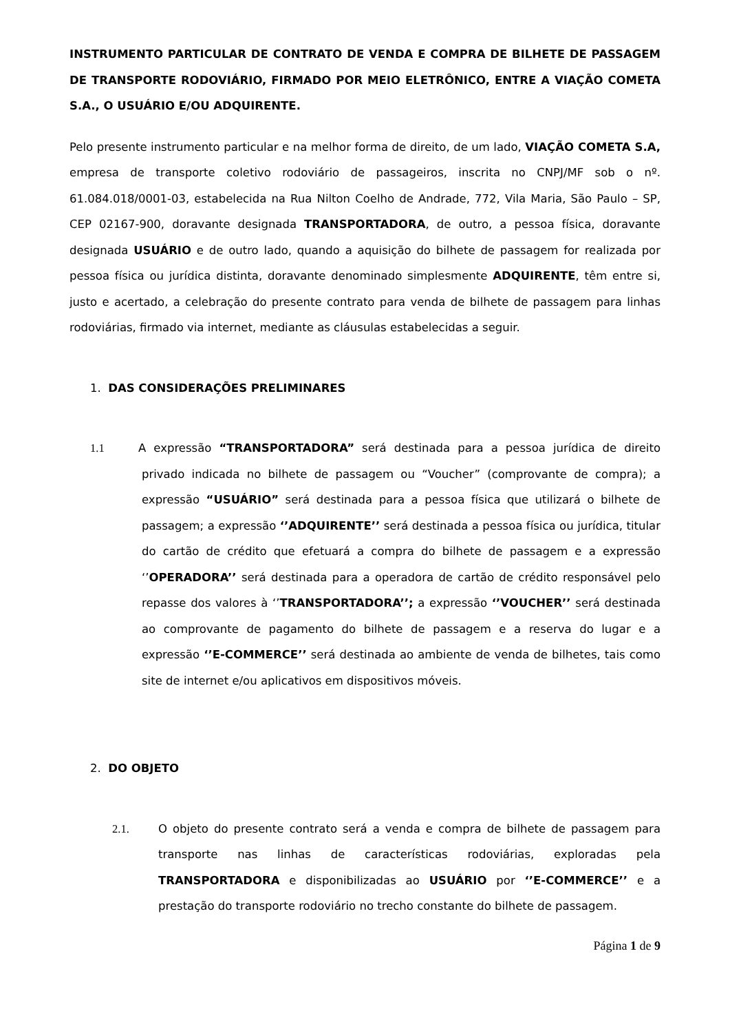INSTRUMENTO PARTICULAR DE CONTRATO DE VENDA E COMPRA DE BILHETE DE PASSAGEM DE TRANSPORTE RODOVIÁRIO, FIRMADO POR MEIO ELETRÔNICO, ENTRE A VIAÇÃO COMETA S.A., O USUÁRIO E/OU ADQUIRENTE.
Pelo presente instrumento particular e na melhor forma de direito, de um lado, VIAÇÃO COMETA S.A, empresa de transporte coletivo rodoviário de passageiros, inscrita no CNPJ/MF sob o nº. 61.084.018/0001-03, estabelecida na Rua Nilton Coelho de Andrade, 772, Vila Maria, São Paulo – SP, CEP 02167-900, doravante designada TRANSPORTADORA, de outro, a pessoa física, doravante designada USUÁRIO e de outro lado, quando a aquisição do bilhete de passagem for realizada por pessoa física ou jurídica distinta, doravante denominado simplesmente ADQUIRENTE, têm entre si, justo e acertado, a celebração do presente contrato para venda de bilhete de passagem para linhas rodoviárias, firmado via internet, mediante as cláusulas estabelecidas a seguir.
1. DAS CONSIDERAÇÕES PRELIMINARES
1.1 A expressão “TRANSPORTADORA” será destinada para a pessoa jurídica de direito privado indicada no bilhete de passagem ou “Voucher” (comprovante de compra); a expressão “USUÁRIO” será destinada para a pessoa física que utilizará o bilhete de passagem; a expressão ‘’ADQUIRENTE’’ será destinada a pessoa física ou jurídica, titular do cartão de crédito que efetuará a compra do bilhete de passagem e a expressão ‘’OPERADORA’’ será destinada para a operadora de cartão de crédito responsável pelo repasse dos valores à ‘’TRANSPORTADORA’’; a expressão ‘’VOUCHER’’ será destinada ao comprovante de pagamento do bilhete de passagem e a reserva do lugar e a expressão ‘’E-COMMERCE’’ será destinada ao ambiente de venda de bilhetes, tais como site de internet e/ou aplicativos em dispositivos móveis.
2. DO OBJETO
2.1. O objeto do presente contrato será a venda e compra de bilhete de passagem para transporte nas linhas de características rodoviárias, exploradas pela TRANSPORTADORA e disponibilizadas ao USUÁRIO por ‘’E-COMMERCE’’ e a prestação do transporte rodoviário no trecho constante do bilhete de passagem.
Página 1 de 9